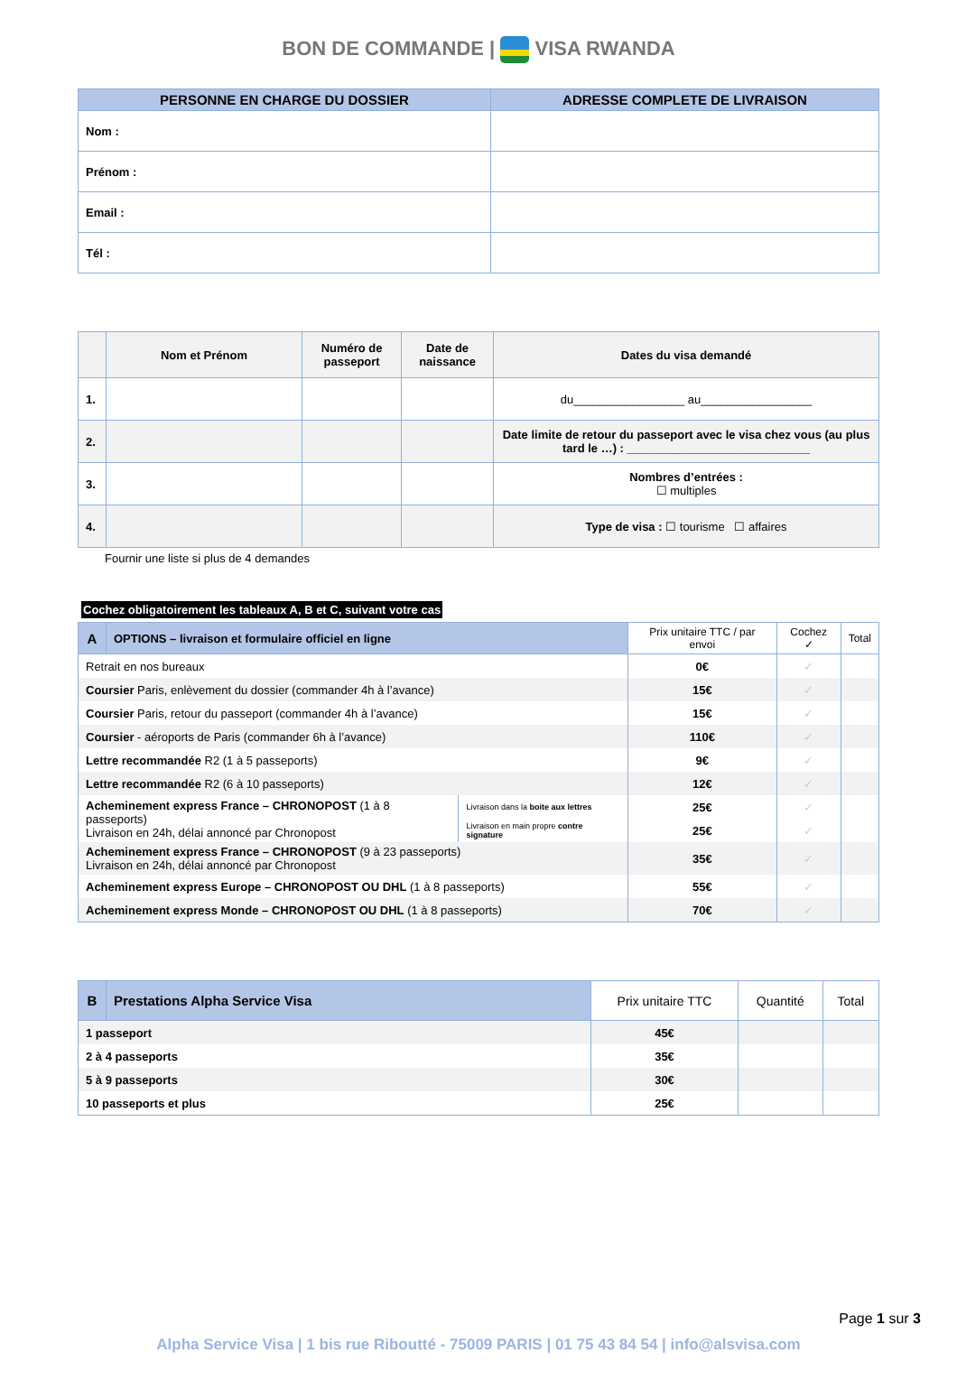BON DE COMMANDE | VISA RWANDA
| PERSONNE EN CHARGE DU DOSSIER | ADRESSE COMPLETE DE LIVRAISON |
| --- | --- |
| Nom : | |
| Prénom : | |
| Email : | |
| Tél : | |
| | Nom et Prénom | Numéro de passeport | Date de naissance | Dates du visa demandé |
| --- | --- | --- | --- | --- |
| 1. | | | | du_________________ au_________________ |
| 2. | | | | Date limite de retour du passeport avec le visa chez vous (au plus tard le …) : ____________________________ |
| 3. | | | | Nombres d’entrées : ☐ multiples |
| 4. | | | | Type de visa : ☐ tourisme ☐ affaires |
Fournir une liste si plus de 4 demandes
Cochez obligatoirement les tableaux A, B et C, suivant votre cas
| A | OPTIONS – livraison et formulaire officiel en ligne | | Prix unitaire TTC / par envoi | Cochez ✓ | Total |
| --- | --- | --- | --- | --- | --- |
| Retrait en nos bureaux | | | 0€ | ✓ | |
| Coursier Paris, enlèvement du dossier (commander 4h à l’avance) | | | 15€ | ✓ | |
| Coursier Paris, retour du passeport (commander 4h à l’avance) | | | 15€ | ✓ | |
| Coursier - aéroports de Paris (commander 6h à l’avance) | | | 110€ | ✓ | |
| Lettre recommandée R2 (1 à 5 passeports) | | | 9€ | ✓ | |
| Lettre recommandée R2 (6 à 10 passeports) | | | 12€ | ✓ | |
| Acheminement express France – CHRONOPOST (1 à 8 passeports) Livraison en 24h, délai annoncé par Chronopost | | Livraison dans la boite aux lettres | 25€ | ✓ | |
| | | Livraison en main propre contre signature | 25€ | ✓ | |
| Acheminement express France – CHRONOPOST (9 à 23 passeports) Livraison en 24h, délai annoncé par Chronopost | | | 35€ | ✓ | |
| Acheminement express Europe – CHRONOPOST OU DHL (1 à 8 passeports) | | | 55€ | ✓ | |
| Acheminement express Monde – CHRONOPOST OU DHL (1 à 8 passeports) | | | 70€ | ✓ | |
| B | Prestations Alpha Service Visa | Prix unitaire TTC | Quantité | Total |
| --- | --- | --- | --- | --- |
| 1 passeport | | 45€ | | |
| 2 à 4 passeports | | 35€ | | |
| 5 à 9 passeports | | 30€ | | |
| 10 passeports et plus | | 25€ | | |
Page 1 sur 3
Alpha Service Visa | 1 bis rue Riboutté - 75009 PARIS | 01 75 43 84 54 | info@alsvisa.com